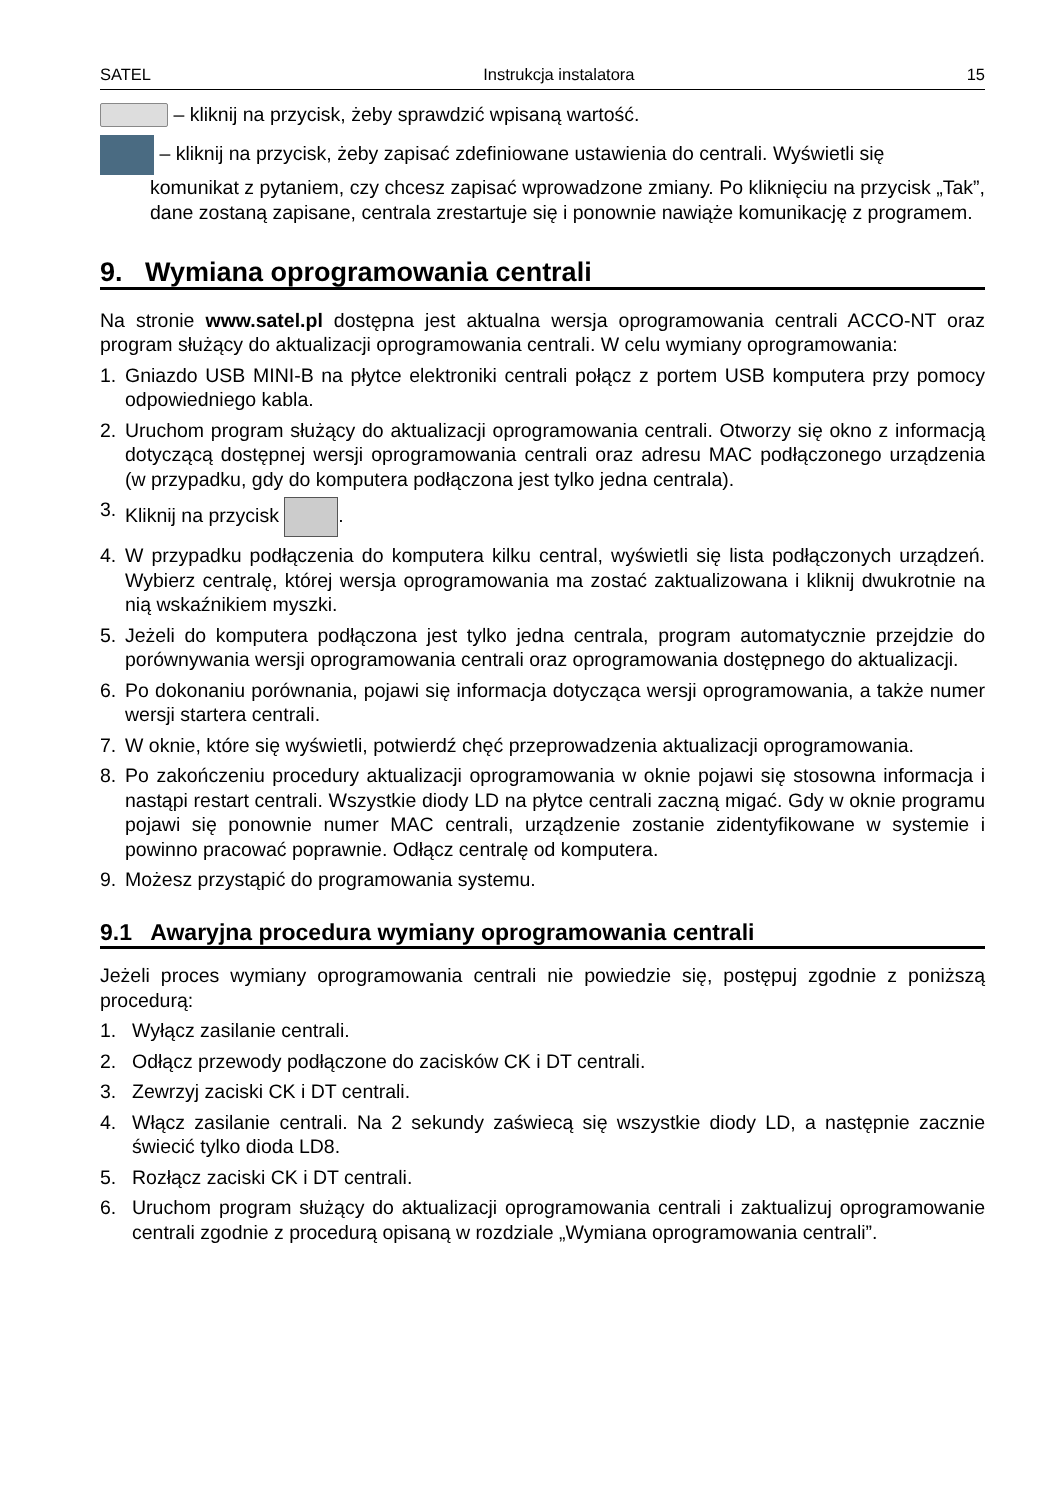SATEL Instrukcja instalatora 15
– kliknij na przycisk, żeby sprawdzić wpisaną wartość.
– kliknij na przycisk, żeby zapisać zdefiniowane ustawienia do centrali. Wyświetli się
komunikat z pytaniem, czy chcesz zapisać wprowadzone zmiany. Po kliknięciu na przycisk „Tak”, dane zostaną zapisane, centrala zrestartuje się i ponownie nawiąże komunikację z programem.
9. Wymiana oprogramowania centrali
Na stronie www.satel.pl dostępna jest aktualna wersja oprogramowania centrali ACCO-NT oraz program służący do aktualizacji oprogramowania centrali. W celu wymiany oprogramowania:
1. Gniazdo USB MINI-B na płytce elektroniki centrali połącz z portem USB komputera przy pomocy odpowiedniego kabla.
2. Uruchom program służący do aktualizacji oprogramowania centrali. Otworzy się okno z informacją dotyczącą dostępnej wersji oprogramowania centrali oraz adresu MAC podłączonego urządzenia (w przypadku, gdy do komputera podłączona jest tylko jedna centrala).
3. Kliknij na przycisk .
4. W przypadku podłączenia do komputera kilku central, wyświetli się lista podłączonych urządzeń. Wybierz centralę, której wersja oprogramowania ma zostać zaktualizowana i kliknij dwukrotnie na nią wskaźnikiem myszki.
5. Jeżeli do komputera podłączona jest tylko jedna centrala, program automatycznie przejdzie do porównywania wersji oprogramowania centrali oraz oprogramowania dostępnego do aktualizacji.
6. Po dokonaniu porównania, pojawi się informacja dotycząca wersji oprogramowania, a także numer wersji startera centrali.
7. W oknie, które się wyświetli, potwierdź chęć przeprowadzenia aktualizacji oprogramowania.
8. Po zakończeniu procedury aktualizacji oprogramowania w oknie pojawi się stosowna informacja i nastąpi restart centrali. Wszystkie diody LD na płytce centrali zaczną migać. Gdy w oknie programu pojawi się ponownie numer MAC centrali, urządzenie zostanie zidentyfikowane w systemie i powinno pracować poprawnie. Odłącz centralę od komputera.
9. Możesz przystąpić do programowania systemu.
9.1 Awaryjna procedura wymiany oprogramowania centrali
Jeżeli proces wymiany oprogramowania centrali nie powiedzie się, postępuj zgodnie z poniższą procedurą:
1. Wyłącz zasilanie centrali.
2. Odłącz przewody podłączone do zacisków CK i DT centrali.
3. Zewrzyj zaciski CK i DT centrali.
4. Włącz zasilanie centrali. Na 2 sekundy zaświecą się wszystkie diody LD, a następnie zacznie świecić tylko dioda LD8.
5. Rozłącz zaciski CK i DT centrali.
6. Uruchom program służący do aktualizacji oprogramowania centrali i zaktualizuj oprogramowanie centrali zgodnie z procedurą opisaną w rozdziale „Wymiana oprogramowania centrali”.